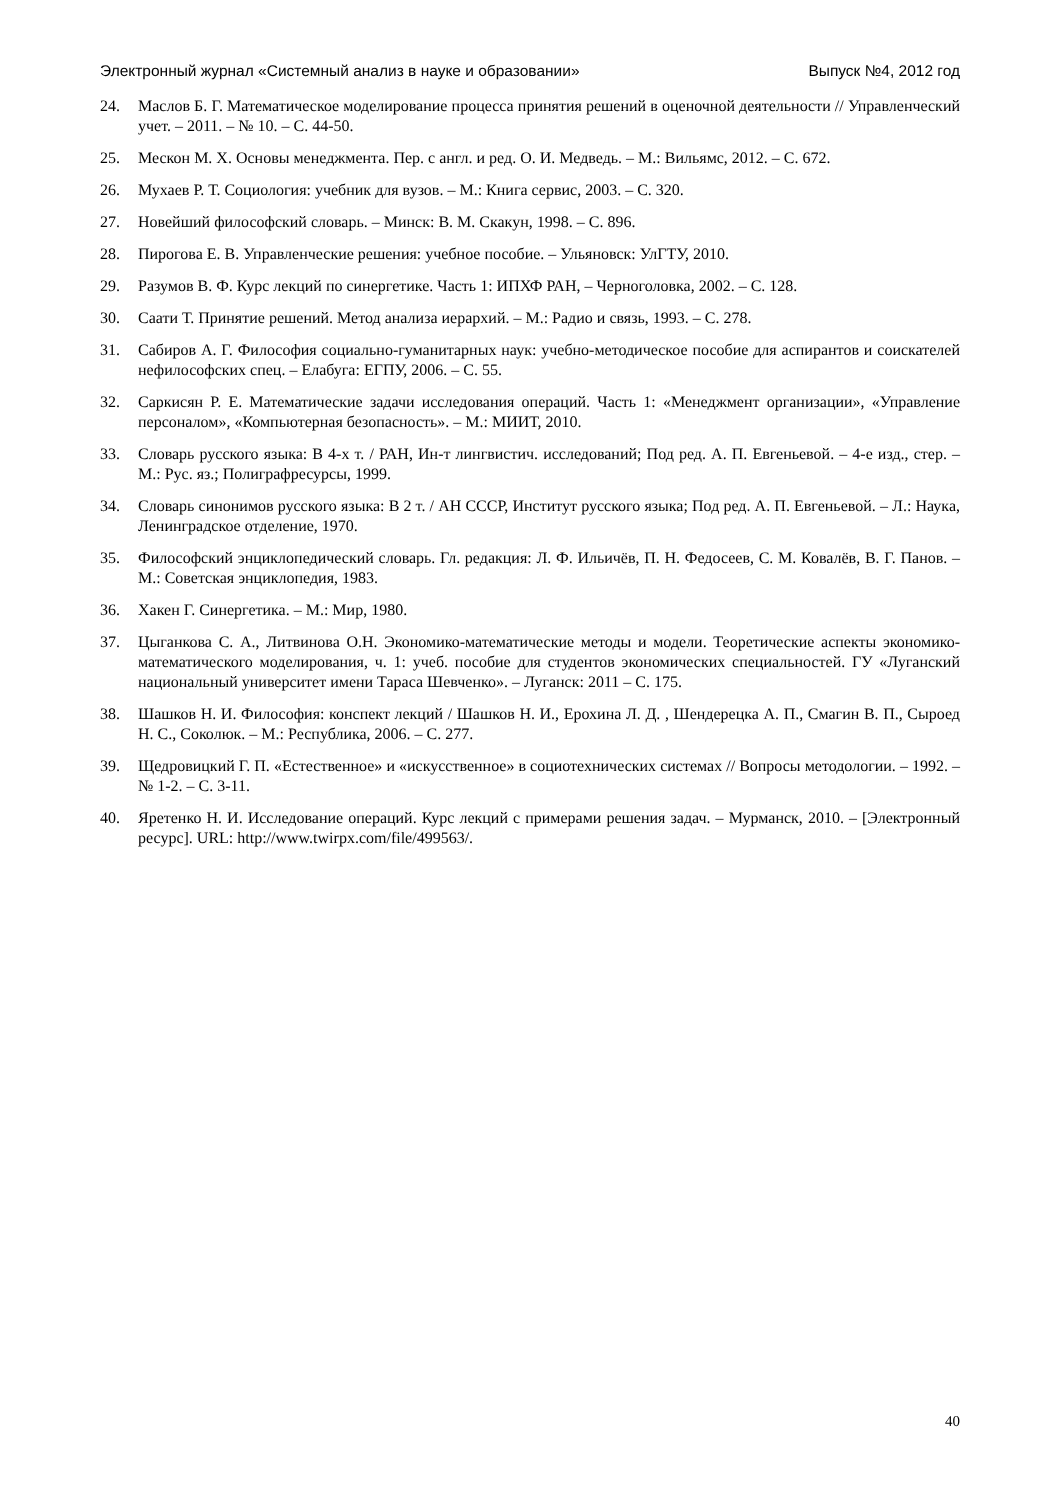Электронный журнал «Системный анализ в науке и образовании» Выпуск №4, 2012 год
24. Маслов Б. Г. Математическое моделирование процесса принятия решений в оценочной деятельности // Управленческий учет. – 2011. – № 10. – С. 44-50.
25. Мескон М. Х. Основы менеджмента. Пер. с англ. и ред. О. И. Медведь. – М.: Вильямс, 2012. – С. 672.
26. Мухаев Р. Т. Социология: учебник для вузов. – М.: Книга сервис, 2003. – С. 320.
27. Новейший философский словарь. – Минск: В. М. Скакун, 1998. – С. 896.
28. Пирогова Е. В. Управленческие решения: учебное пособие. – Ульяновск: УлГТУ, 2010.
29. Разумов В. Ф. Курс лекций по синергетике. Часть 1: ИПХФ РАН, – Черноголовка, 2002. – С. 128.
30. Саати Т. Принятие решений. Метод анализа иерархий. – М.: Радио и связь, 1993. – С. 278.
31. Сабиров А. Г. Философия социально-гуманитарных наук: учебно-методическое пособие для аспирантов и соискателей нефилософских спец. – Елабуга: ЕГПУ, 2006. – С. 55.
32. Саркисян Р. Е. Математические задачи исследования операций. Часть 1: «Менеджмент организации», «Управление персоналом», «Компьютерная безопасность». – М.: МИИТ, 2010.
33. Словарь русского языка: В 4-х т. / РАН, Ин-т лингвистич. исследований; Под ред. А. П. Евгеньевой. – 4-е изд., стер. – М.: Рус. яз.; Полиграфресурсы, 1999.
34. Словарь синонимов русского языка: В 2 т. / АН СССР, Институт русского языка; Под ред. А. П. Евгеньевой. – Л.: Наука, Ленинградское отделение, 1970.
35. Философский энциклопедический словарь. Гл. редакция: Л. Ф. Ильичёв, П. Н. Федосеев, С. М. Ковалёв, В. Г. Панов. – М.: Советская энциклопедия, 1983.
36. Хакен Г. Синергетика. – М.: Мир, 1980.
37. Цыганкова С. А., Литвинова О.Н. Экономико-математические методы и модели. Теоретические аспекты экономико-математического моделирования, ч. 1: учеб. пособие для студентов экономических специальностей. ГУ «Луганский национальный университет имени Тараса Шевченко». – Луганск: 2011 – С. 175.
38. Шашков Н. И. Философия: конспект лекций / Шашков Н. И., Ерохина Л. Д. , Шендерецка А. П., Смагин В. П., Сыроед Н. С., Соколюк. – М.: Республика, 2006. – С. 277.
39. Щедровицкий Г. П. «Естественное» и «искусственное» в социотехнических системах // Вопросы методологии. – 1992. – № 1-2. – С. 3-11.
40. Яретенко Н. И. Исследование операций. Курс лекций с примерами решения задач. – Мурманск, 2010. – [Электронный ресурс]. URL: http://www.twirpx.com/file/499563/.
40